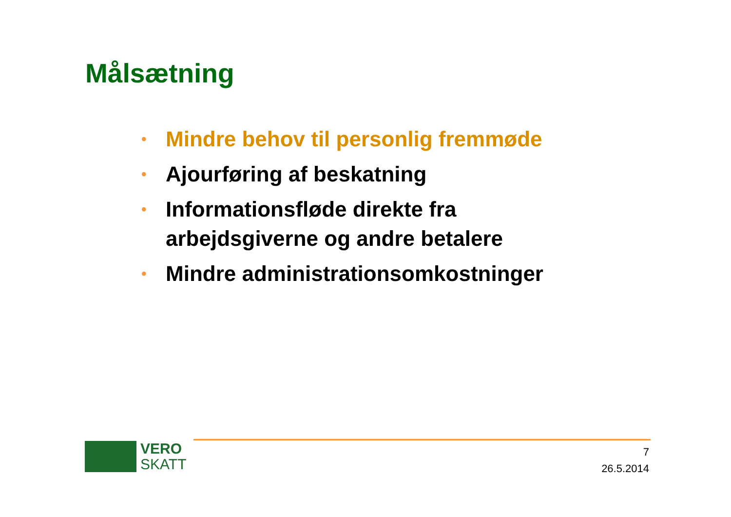Målsætning
• Mindre behov til personlig fremmøde
• Ajourføring af beskatning
• Informationsfløde direkte fra arbejdsgiverne og andre betalere
• Mindre administrationsomkostninger
VERO
SKATT
7
26.5.2014